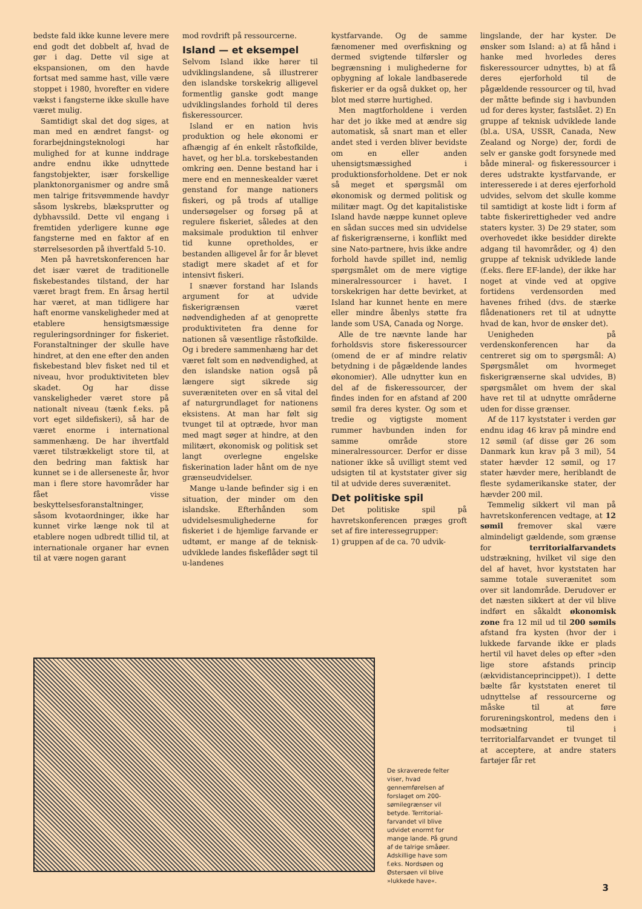bedste fald ikke kunne levere mere end godt det dobbelt af, hvad de gør i dag. Dette vil sige at ekspansionen, om den havde fortsat med samme hast, ville være stoppet i 1980, hvorefter en videre vækst i fangsterne ikke skulle have været mulig.
Samtidigt skal det dog siges, at man med en ændret fangst- og forarbejdningsteknologi har mulighed for at kunne inddrage andre endnu ikke udnyttede fangstobjekter, især forskellige planktonorganismer og andre små men talrige fritsvømmende havdyr såsom lyskrebs, blæksprutter og dybhavssild. Dette vil engang i fremtiden yderligere kunne øge fangsterne med en faktor af en størrelsesorden på ihvertfald 5-10.
Men på havretskonferencen har det især været de traditionelle fiskebestandes tilstand, der har været bragt frem. En årsag hertil har været, at man tidligere har haft enorme vanskeligheder med at etablere hensigtsmæssige reguleringsordninger for fiskeriet. Foranstaltninger der skulle have hindret, at den ene efter den anden fiskebestand blev fisket ned til et niveau, hvor produktiviteten blev skadet. Og har disse vanskeligheder været store på nationalt niveau (tænk f.eks. på vort eget sildefiskeri), så har de været enorme i international sammenhæng. De har ihvertfald været tilstrækkeligt store til, at den bedring man faktisk har kunnet se i de allerseneste år, hvor man i flere store havområder har fået visse beskyttelsesforanstaltninger, såsom kvotaordninger, ikke har kunnet virke længe nok til at etablere nogen udbredt tillid til, at internationale organer har evnen til at være nogen garant
mod rovdrift på ressourcerne.
Island — et eksempel
Selvom Island ikke hører til udviklingslandene, så illustrerer den islandske torskekrig alligevel formentlig ganske godt mange udviklingslandes forhold til deres fiskeressourcer.
Island er en nation hvis produktion og hele økonomi er afhængig af én enkelt råstofkilde, havet, og her bl.a. torskebestanden omkring øen. Denne bestand har i mere end en menneskealder været genstand for mange nationers fiskeri, og på trods af utallige undersøgelser og forsøg på at regulere fiskeriet, således at den maksimale produktion til enhver tid kunne opretholdes, er bestanden alligevel år for år blevet stadigt mere skadet af et for intensivt fiskeri.
I snæver forstand har Islands argument for at udvide fiskerigrænsen været nødvendigheden af at genoprette produktiviteten fra denne for nationen så væsentlige råstofkilde. Og i bredere sammenhæng har det været følt som en nødvendighed, at den islandske nation også på længere sigt sikrede sig suveræniteten over en så vital del af naturgrundlaget for nationens eksistens. At man har følt sig tvunget til at optræde, hvor man med magt søger at hindre, at den militært, økonomisk og politisk set langt overlegne engelske fiskerination lader hånt om de nye grænseudvidelser.
Mange u-lande befinder sig i en situation, der minder om den islandske. Efterhånden som udvidelsesmulighederne for fiskeriet i de hjemlige farvande er udtømt, er mange af de teknisk-udviklede landes fiskeflåder søgt til u-landenes
kystfarvande. Og de samme fænomener med overfiskning og dermed svigtende tilførsler og begrænsning i mulighederne for opbygning af lokale landbaserede fiskerier er da også dukket op, her blot med større hurtighed.
Men magtforholdene i verden har det jo ikke med at ændre sig automatisk, så snart man et eller andet sted i verden bliver bevidste om en eller anden uhensigtsmæssighed i produktionsforholdene. Det er nok så meget et spørgsmål om økonomisk og dermed politisk og militær magt. Og det kapitalistiske Island havde næppe kunnet opleve en sådan succes med sin udvidelse af fiskerigrænserne, i konflikt med sine Nato-partnere, hvis ikke andre forhold havde spillet ind, nemlig spørgsmålet om de mere vigtige mineralressourcer i havet. I torskekrigen har dette bevirket, at Island har kunnet hente en mere eller mindre åbenlys støtte fra lande som USA, Canada og Norge.
Alle de tre nævnte lande har forholdsvis store fiskeressourcer (omend de er af mindre relativ betydning i de pågældende landes økonomier). Alle udnytter kun en del af de fiskeressourcer, der findes inden for en afstand af 200 sømil fra deres kyster. Og som et tredie og vigtigste moment rummer havbunden inden for samme område store mineralressourcer. Derfor er disse nationer ikke så uvilligt stemt ved udsigten til at kyststater giver sig til at udvide deres suverænitet.
Det politiske spil
Det politiske spil på havretskonferencen præges groft set af fire interessegrupper:
1) gruppen af de ca. 70 udvik-
lingslande, der har kyster. De ønsker som Island: a) at få hånd i hanke med hvorledes deres fiskeressourcer udnyttes, b) at få deres ejerforhold til de pågældende ressourcer og til, hvad der måtte befinde sig i havbunden ud for deres kyster, fastslået. 2) En gruppe af teknisk udviklede lande (bl.a. USA, USSR, Canada, New Zealand og Norge) der, fordi de selv er ganske godt forsynede med både mineral- og fiskeressourcer i deres udstrakte kystfarvande, er interesserede i at deres ejerforhold udvides, selvom det skulle komme til samtidigt at koste lidt i form af tabte fiskerirettigheder ved andre staters kyster. 3) De 29 stater, som overhovedet ikke besidder direkte adgang til havområder, og 4) den gruppe af teknisk udviklede lande (f.eks. flere EF-lande), der ikke har noget at vinde ved at opgive fortidens verdensorden med havenes frihed (dvs. de stærke flådenationers ret til at udnytte hvad de kan, hvor de ønsker det).
Uenigheden på verdenskonferencen har da centreret sig om to spørgsmål: A) Spørgsmålet om hvormeget fiskerigrænserne skal udvides, B) spørgsmålet om hvem der skal have ret til at udnytte områderne uden for disse grænser.
Af de 117 kyststater i verden gør endnu idag 46 krav på mindre end 12 sømil (af disse gør 26 som Danmark kun krav på 3 mil), 54 stater hævder 12 sømil, og 17 stater hævder mere, heriblandt de fleste sydamerikanske stater, der hævder 200 mil.
Temmelig sikkert vil man på havretskonferencen vedtage, at 12 sømil fremover skal være almindeligt gældende, som grænse for territorialfarvandets udstrækning, hvilket vil sige den del af havet, hvor kyststaten har samme totale suverænitet som over sit landområde. Derudover er det næsten sikkert at der vil blive indført en såkaldt økonomisk zone fra 12 mil ud til 200 sømils afstand fra kysten (hvor der i lukkede farvande ikke er plads hertil vil havet deles op efter »den lige store afstands princip (ækvidistanceprincippet)). I dette bælte får kyststaten eneret til udnyttelse af ressourcerne og måske til at føre forureningskontrol, medens den i modsætning til i territorialfarvandet er tvunget til at acceptere, at andre staters fartøjer får ret
De skraverede felter viser, hvad gennemførelsen af forslaget om 200-sømilegrænser vil betyde. Territorial-farvandet vil blive udvidet enormt for mange lande. På grund af de talrige småøer. Adskillige have som f.eks. Nordsøen og Østersøen vil blive »lukkede have«.
3